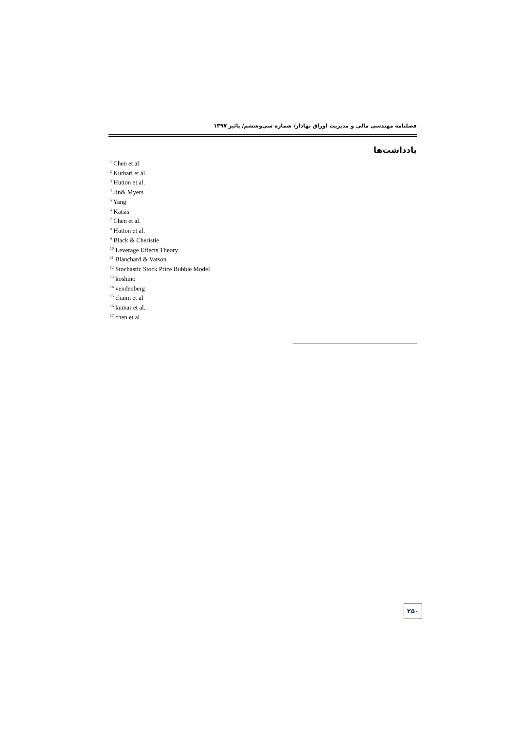فصلنامه مهندسی مالی و مدیریت اوراق بهادار/ شماره سی‌وششم/ پائیز ۱۳۹۷
یادداشت‌ها
<sup>1</sup> Chen et al.
<sup>2</sup> Kuthari et al.
<sup>3</sup> Hutton et al.
<sup>4</sup> Jin& Myers
<sup>5</sup> Yang
<sup>6</sup> Katsis
<sup>7</sup> Chen et al.
<sup>8</sup> Hutton et al.
<sup>9</sup> Black & Cheristie
<sup>10</sup> Leverage Effects Theory
<sup>11</sup> Blanchard & Vatson
<sup>12</sup> Stochastic Stock Price Bubble Model
<sup>13</sup> koshino
<sup>14</sup> vendenberg
<sup>15</sup> chaim et al
<sup>16</sup> kumar et al.
<sup>17</sup> chen et al.
۲۵۰